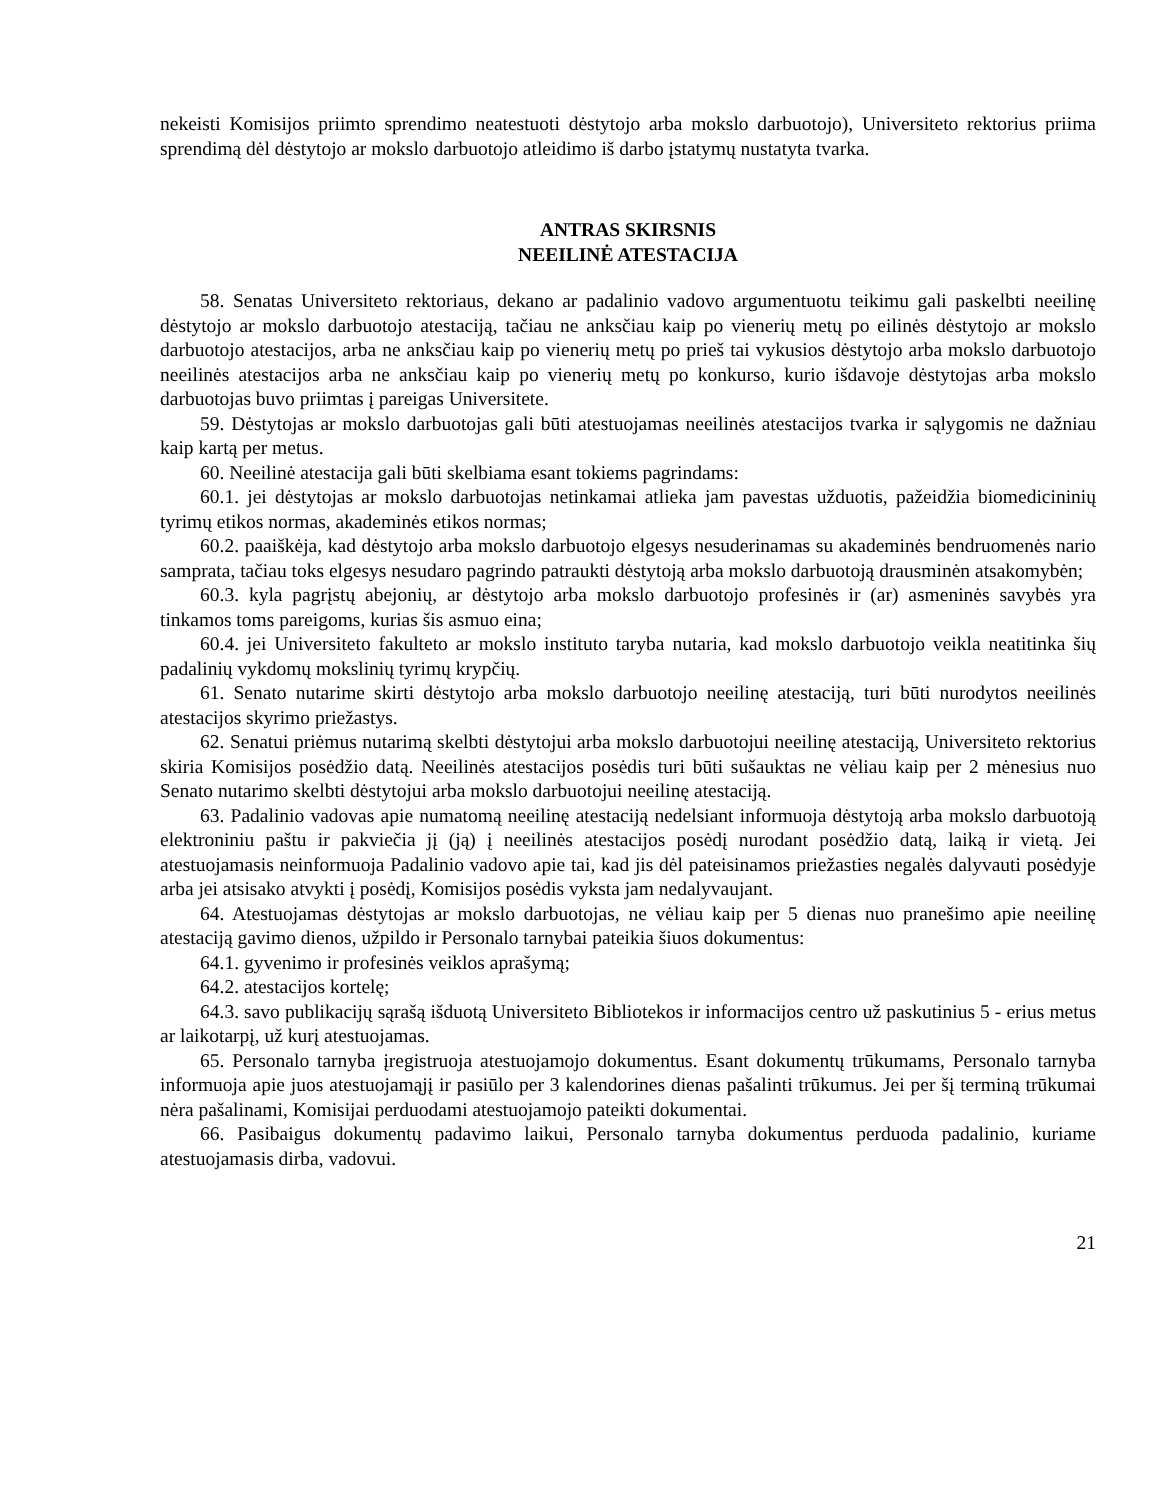nekeisti Komisijos priimto sprendimo neatestuoti dėstytojo arba mokslo darbuotojo), Universiteto rektorius priima sprendimą dėl dėstytojo ar mokslo darbuotojo atleidimo iš darbo įstatymų nustatyta tvarka.
ANTRAS SKIRSNIS
NEEILINĖ ATESTACIJA
58. Senatas Universiteto rektoriaus, dekano ar padalinio vadovo argumentuotu teikimu gali paskelbti neeilinę dėstytojo ar mokslo darbuotojo atestaciją, tačiau ne anksčiau kaip po vienerių metų po eilinės dėstytojo ar mokslo darbuotojo atestacijos, arba ne anksčiau kaip po vienerių metų po prieš tai vykusios dėstytojo arba mokslo darbuotojo neeilinės atestacijos arba ne anksčiau kaip po vienerių metų po konkurso, kurio išdavoje dėstytojas arba mokslo darbuotojas buvo priimtas į pareigas Universitete.
59. Dėstytojas ar mokslo darbuotojas gali būti atestuojamas neeilinės atestacijos tvarka ir sąlygomis ne dažniau kaip kartą per metus.
60. Neeilinė atestacija gali būti skelbiama esant tokiems pagrindams:
60.1. jei dėstytojas ar mokslo darbuotojas netinkamai atlieka jam pavestas užduotis, pažeidžia biomedicininių tyrimų etikos normas, akademinės etikos normas;
60.2. paaiškėja, kad dėstytojo arba mokslo darbuotojo elgesys nesuderinamas su akademinės bendruomenės nario samprata, tačiau toks elgesys nesudaro pagrindo patraukti dėstytoją arba mokslo darbuotoją drausminėn atsakomybėn;
60.3. kyla pagrįstų abejonių, ar dėstytojo arba mokslo darbuotojo profesinės ir (ar) asmeninės savybės yra tinkamos toms pareigoms, kurias šis asmuo eina;
60.4. jei Universiteto fakulteto ar mokslo instituto taryba nutaria, kad mokslo darbuotojo veikla neatitinka šių padalinių vykdomų mokslinių tyrimų krypčių.
61. Senato nutarime skirti dėstytojo arba mokslo darbuotojo neeilinę atestaciją, turi būti nurodytos neeilinės atestacijos skyrimo priežastys.
62. Senatui priėmus nutarimą skelbti dėstytojui arba mokslo darbuotojui neeilinę atestaciją, Universiteto rektorius skiria Komisijos posėdžio datą. Neeilinės atestacijos posėdis turi būti sušauktas ne vėliau kaip per 2 mėnesius nuo Senato nutarimo skelbti dėstytojui arba mokslo darbuotojui neeilinę atestaciją.
63. Padalinio vadovas apie numatomą neeilinę atestaciją nedelsiant informuoja dėstytoją arba mokslo darbuotoją elektroniniu paštu ir pakviečia jį (ją) į neeilinės atestacijos posėdį nurodant posėdžio datą, laiką ir vietą. Jei atestuojamasis neinformuoja Padalinio vadovo apie tai, kad jis dėl pateisinamos priežasties negalės dalyvauti posėdyje arba jei atsisako atvykti į posėdį, Komisijos posėdis vyksta jam nedalyvaujant.
64. Atestuojamas dėstytojas ar mokslo darbuotojas, ne vėliau kaip per 5 dienas nuo pranešimo apie neeilinę atestaciją gavimo dienos, užpildo ir Personalo tarnybai pateikia šiuos dokumentus:
64.1. gyvenimo ir profesinės veiklos aprašymą;
64.2. atestacijos kortelę;
64.3. savo publikacijų sąrašą išduotą Universiteto Bibliotekos ir informacijos centro už paskutinius 5 - erius metus ar laikotarpį, už kurį atestuojamas.
65. Personalo tarnyba įregistruoja atestuojamojo dokumentus. Esant dokumentų trūkumams, Personalo tarnyba informuoja apie juos atestuojamąjį ir pasiūlo per 3 kalendorines dienas pašalinti trūkumus. Jei per šį terminą trūkumai nėra pašalinami, Komisijai perduodami atestuojamojo pateikti dokumentai.
66. Pasibaigus dokumentų padavimo laikui, Personalo tarnyba dokumentus perduoda padalinio, kuriame atestuojamasis dirba, vadovui.
21